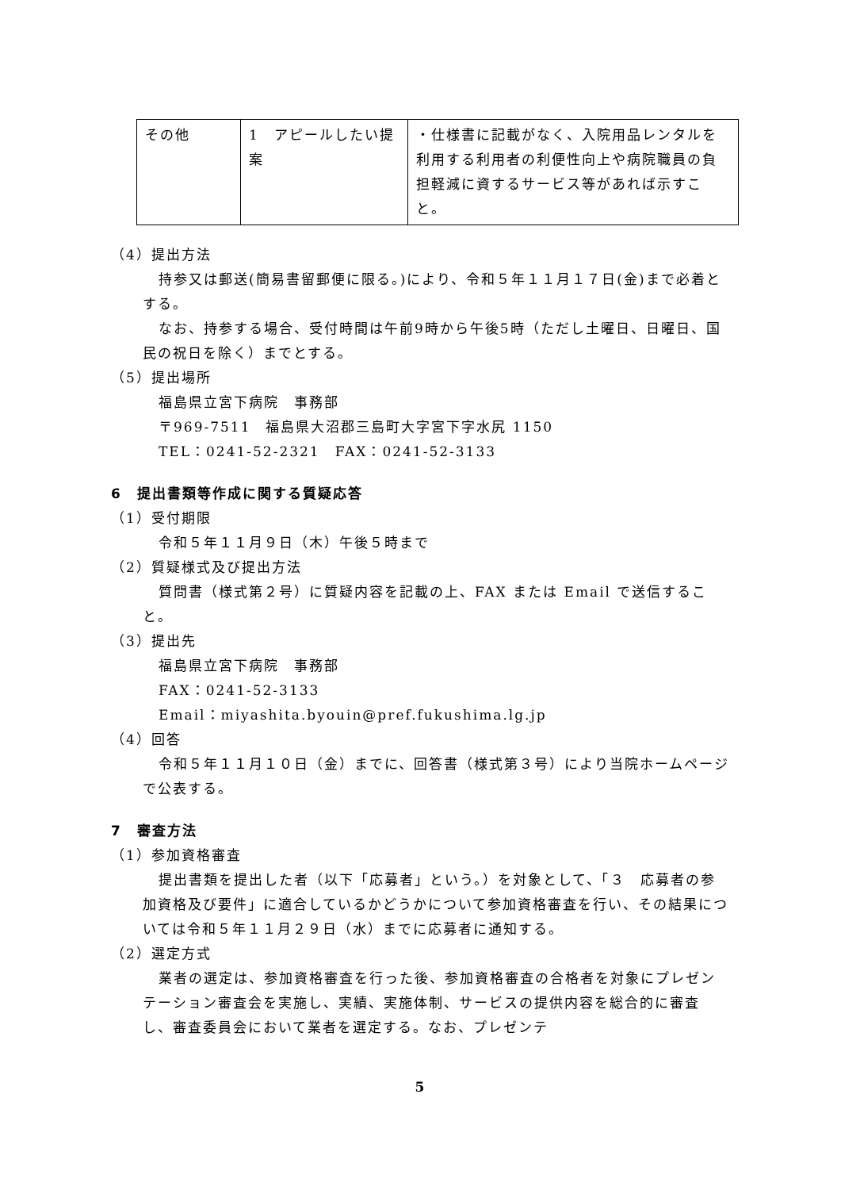| その他 | 1 アピールしたい提案 | ・仕様書に記載がなく、入院用品レンタルを利用する利用者の利便性向上や病院職員の負担軽減に資するサービス等があれば示すこと。 |
（4）提出方法
持参又は郵送(簡易書留郵便に限る。)により、令和５年１１月１７日(金)まで必着とする。
なお、持参する場合、受付時間は午前9時から午後5時（ただし土曜日、日曜日、国民の祝日を除く）までとする。
（5）提出場所
福島県立宮下病院　事務部
〒969-7511　福島県大沼郡三島町大字宮下字水尻 1150
TEL：0241-52-2321　FAX：0241-52-3133
6　提出書類等作成に関する質疑応答
（1）受付期限
令和５年１１月９日（木）午後５時まで
（2）質疑様式及び提出方法
質問書（様式第２号）に質疑内容を記載の上、FAX または Email で送信すること。
（3）提出先
福島県立宮下病院　事務部
FAX：0241-52-3133
Email：miyashita.byouin@pref.fukushima.lg.jp
（4）回答
令和５年１１月１０日（金）までに、回答書（様式第３号）により当院ホームページで公表する。
7　審査方法
（1）参加資格審査
提出書類を提出した者（以下「応募者」という。）を対象として、「３　応募者の参加資格及び要件」に適合しているかどうかについて参加資格審査を行い、その結果については令和５年１１月２９日（水）までに応募者に通知する。
（2）選定方式
業者の選定は、参加資格審査を行った後、参加資格審査の合格者を対象にプレゼンテーション審査会を実施し、実績、実施体制、サービスの提供内容を総合的に審査し、審査委員会において業者を選定する。なお、プレゼンテ
5